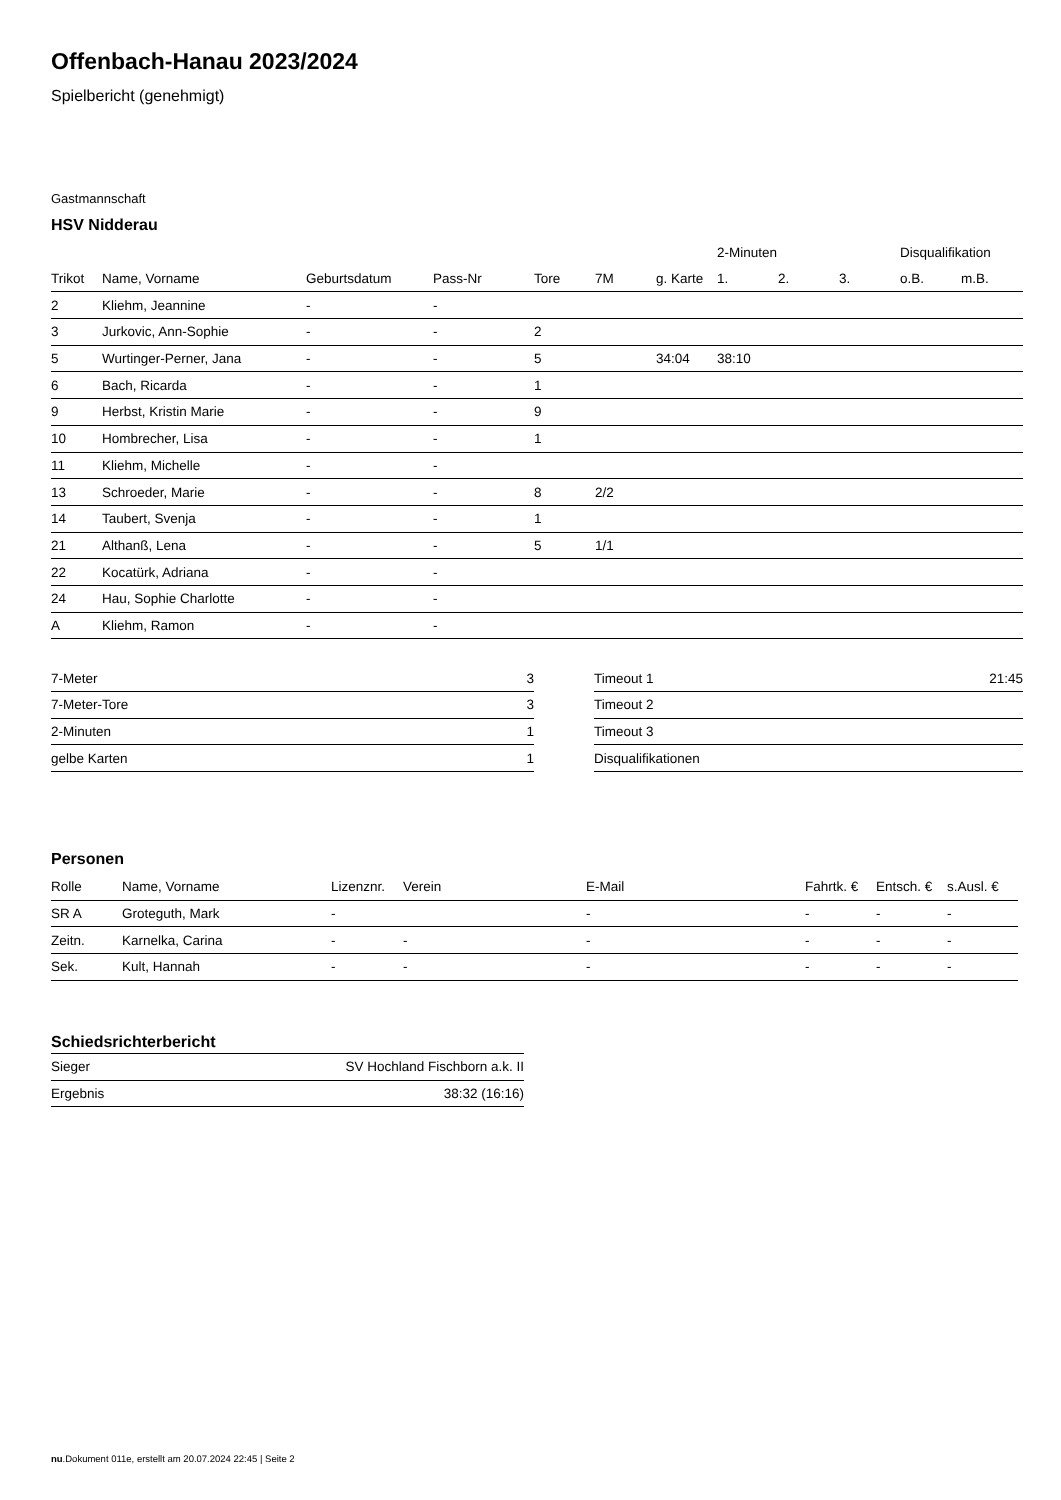Offenbach-Hanau 2023/2024
Spielbericht (genehmigt)
Gastmannschaft
HSV Nidderau
| | | | | | | | 2-Minuten | | | Disqualifikation | |
| --- | --- | --- | --- | --- | --- | --- | --- | --- | --- | --- | --- |
| Trikot | Name, Vorname | Geburtsdatum | Pass-Nr | Tore | 7M | g. Karte | 1. | 2. | 3. | o.B. | m.B. |
| 2 | Kliehm, Jeannine | - | - | | | | | | | | |
| 3 | Jurkovic, Ann-Sophie | - | - | 2 | | | | | | | |
| 5 | Wurtinger-Perner, Jana | - | - | 5 | | 34:04 | 38:10 | | | | |
| 6 | Bach, Ricarda | - | - | 1 | | | | | | | |
| 9 | Herbst, Kristin Marie | - | - | 9 | | | | | | | |
| 10 | Hombrecher, Lisa | - | - | 1 | | | | | | | |
| 11 | Kliehm, Michelle | - | - | | | | | | | | |
| 13 | Schroeder, Marie | - | - | 8 | 2/2 | | | | | | |
| 14 | Taubert, Svenja | - | - | 1 | | | | | | | |
| 21 | Althanß, Lena | - | - | 5 | 1/1 | | | | | | |
| 22 | Kocatürk, Adriana | - | - | | | | | | | | |
| 24 | Hau, Sophie Charlotte | - | - | | | | | | | | |
| A | Kliehm, Ramon | - | - | | | | | | | | |
| 7-Meter | 3 |
| 7-Meter-Tore | 3 |
| 2-Minuten | 1 |
| gelbe Karten | 1 |
| Timeout 1 | 21:45 |
| Timeout 2 | |
| Timeout 3 | |
| Disqualifikationen | |
Personen
| Rolle | Name, Vorname | Lizenznr. | Verein | E-Mail | Fahrtk. € | Entsch. € | s.Ausl. € |
| --- | --- | --- | --- | --- | --- | --- | --- |
| SR A | Groteguth, Mark | - | | - | - | - | - |
| Zeitn. | Karnelka, Carina | - | - | - | - | - | - |
| Sek. | Kult, Hannah | - | - | - | - | - | - |
Schiedsrichterbericht
| Sieger | SV Hochland Fischborn a.k. II |
| Ergebnis | 38:32 (16:16) |
nu.Dokument 011e, erstellt am 20.07.2024 22:45 | Seite 2